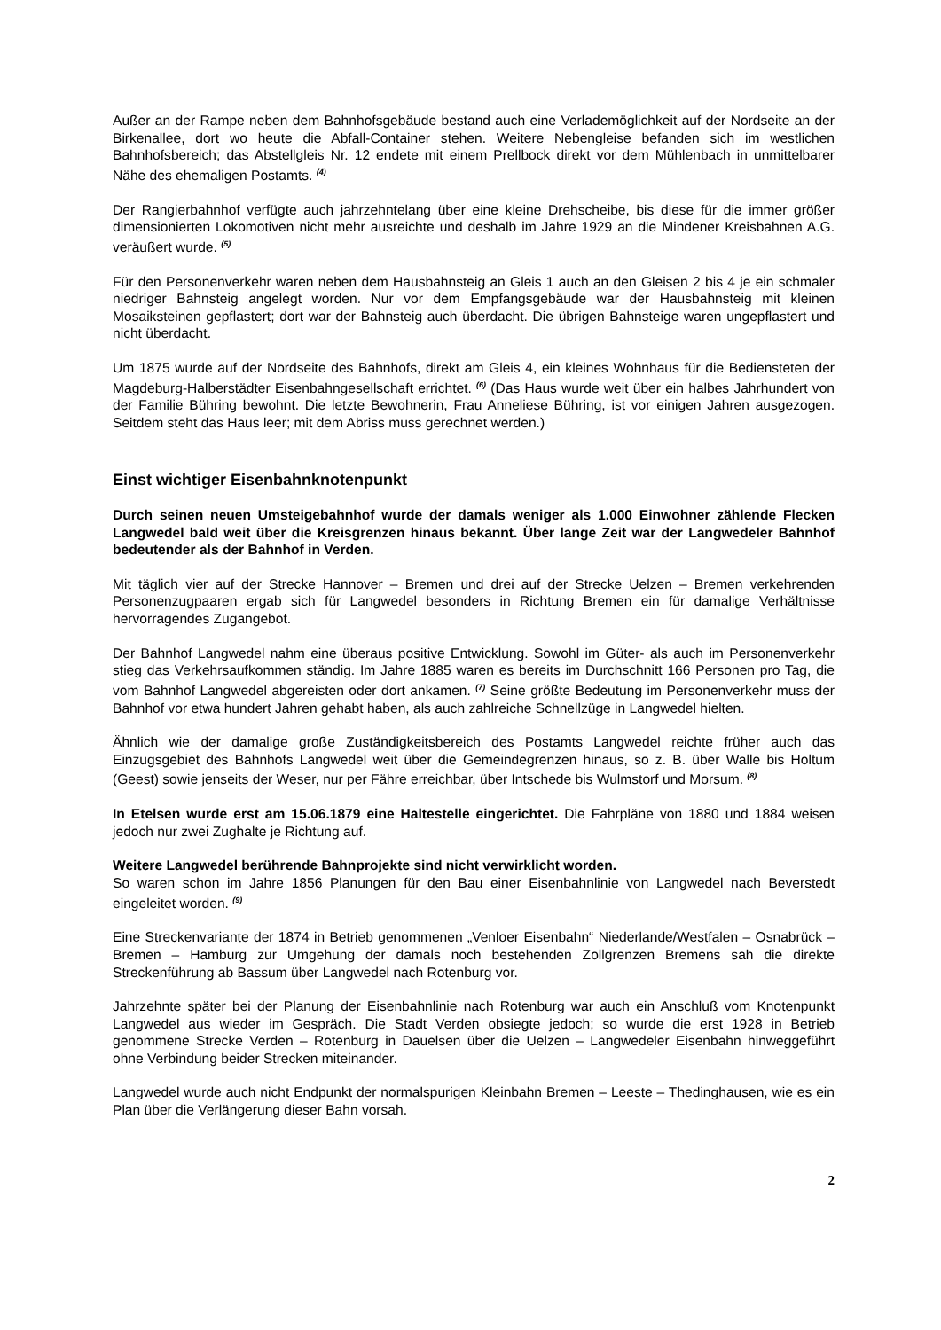Außer an der Rampe neben dem Bahnhofsgebäude bestand auch eine Verlademöglichkeit auf der Nordseite an der Birkenallee, dort wo heute die Abfall-Container stehen. Weitere Nebengleise befanden sich im westlichen Bahnhofsbereich; das Abstellgleis Nr. 12 endete mit einem Prellbock direkt vor dem Mühlenbach in unmittelbarer Nähe des ehemaligen Postamts. <sup>(4)</sup>
Der Rangierbahnhof verfügte auch jahrzehntelang über eine kleine Drehscheibe, bis diese für die immer größer dimensionierten Lokomotiven nicht mehr ausreichte und deshalb im Jahre 1929 an die Mindener Kreisbahnen A.G. veräußert wurde. <sup>(5)</sup>
Für den Personenverkehr waren neben dem Hausbahnsteig an Gleis 1 auch an den Gleisen 2 bis 4 je ein schmaler niedriger Bahnsteig angelegt worden. Nur vor dem Empfangsgebäude war der Hausbahnsteig mit kleinen Mosaiksteinen gepflastert; dort war der Bahnsteig auch überdacht. Die übrigen Bahnsteige waren ungepflastert und nicht überdacht.
Um 1875 wurde auf der Nordseite des Bahnhofs, direkt am Gleis 4, ein kleines Wohnhaus für die Bediensteten der Magdeburg-Halberstädter Eisenbahngesellschaft errichtet. <sup>(6)</sup> (Das Haus wurde weit über ein halbes Jahrhundert von der Familie Bühring bewohnt. Die letzte Bewohnerin, Frau Anneliese Bühring, ist vor einigen Jahren ausgezogen. Seitdem steht das Haus leer; mit dem Abriss muss gerechnet werden.)
Einst wichtiger Eisenbahnknotenpunkt
Durch seinen neuen Umsteigebahnhof wurde der damals weniger als 1.000 Einwohner zählende Flecken Langwedel bald weit über die Kreisgrenzen hinaus bekannt. Über lange Zeit war der Langwedeler Bahnhof bedeutender als der Bahnhof in Verden.
Mit täglich vier auf der Strecke Hannover – Bremen und drei auf der Strecke Uelzen – Bremen verkehrenden Personenzugpaaren ergab sich für Langwedel besonders in Richtung Bremen ein für damalige Verhältnisse hervorragendes Zugangebot.
Der Bahnhof Langwedel nahm eine überaus positive Entwicklung. Sowohl im Güter- als auch im Personenverkehr stieg das Verkehrsaufkommen ständig. Im Jahre 1885 waren es bereits im Durchschnitt 166 Personen pro Tag, die vom Bahnhof Langwedel abgereisten oder dort ankamen. <sup>(7)</sup> Seine größte Bedeutung im Personenverkehr muss der Bahnhof vor etwa hundert Jahren gehabt haben, als auch zahlreiche Schnellzüge in Langwedel hielten.
Ähnlich wie der damalige große Zuständigkeitsbereich des Postamts Langwedel reichte früher auch das Einzugsgebiet des Bahnhofs Langwedel weit über die Gemeindegrenzen hinaus, so z. B. über Walle bis Holtum (Geest) sowie jenseits der Weser, nur per Fähre erreichbar, über Intschede bis Wulmstorf und Morsum. <sup>(8)</sup>
In Etelsen wurde erst am 15.06.1879 eine Haltestelle eingerichtet. Die Fahrpläne von 1880 und 1884 weisen jedoch nur zwei Zughalte je Richtung auf.
Weitere Langwedel berührende Bahnprojekte sind nicht verwirklicht worden.
So waren schon im Jahre 1856 Planungen für den Bau einer Eisenbahnlinie von Langwedel nach Beverstedt eingeleitet worden. <sup>(9)</sup>
Eine Streckenvariante der 1874 in Betrieb genommenen „Venloer Eisenbahn“ Niederlande/Westfalen – Osnabrück – Bremen – Hamburg zur Umgehung der damals noch bestehenden Zollgrenzen Bremens sah die direkte Streckenführung ab Bassum über Langwedel nach Rotenburg vor.
Jahrzehnte später bei der Planung der Eisenbahnlinie nach Rotenburg war auch ein Anschluß vom Knotenpunkt Langwedel aus wieder im Gespräch. Die Stadt Verden obsiegte jedoch; so wurde die erst 1928 in Betrieb genommene Strecke Verden – Rotenburg in Dauelsen über die Uelzen – Langwedeler Eisenbahn hinweggeführt ohne Verbindung beider Strecken miteinander.
Langwedel wurde auch nicht Endpunkt der normalspurigen Kleinbahn Bremen – Leeste – Thedinghausen, wie es ein Plan über die Verlängerung dieser Bahn vorsah.
2